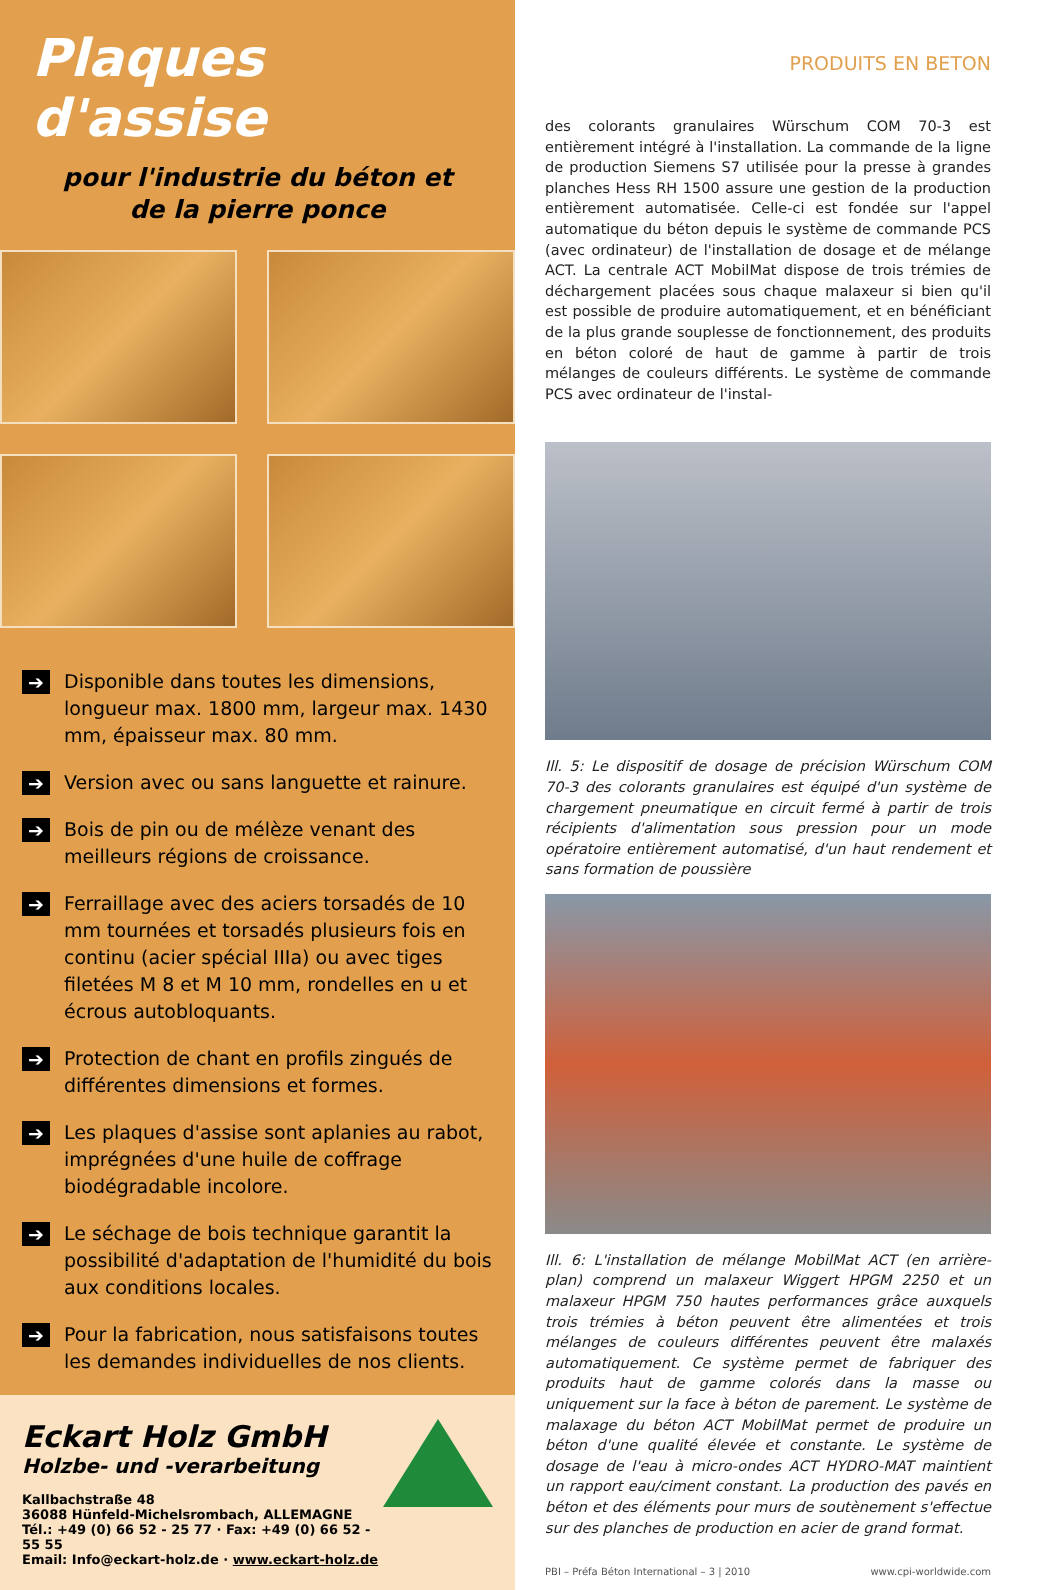Plaques d'assise
pour l'industrie du béton et
de la pierre ponce
➔ Disponible dans toutes les dimensions, longueur max. 1800 mm, largeur max. 1430 mm, épaisseur max. 80 mm.
➔ Version avec ou sans languette et rainure.
➔ Bois de pin ou de mélèze venant des meilleurs régions de croissance.
➔ Ferraillage avec des aciers torsadés de 10 mm tournées et torsadés plusieurs fois en continu (acier spécial IIIa) ou avec tiges filetées M 8 et M 10 mm, rondelles en u et écrous autobloquants.
➔ Protection de chant en profils zingués de différentes dimensions et formes.
➔ Les plaques d'assise sont aplanies au rabot, imprégnées d'une huile de coffrage biodégradable incolore.
➔ Le séchage de bois technique garantit la possibilité d'adaptation de l'humidité du bois aux conditions locales.
➔ Pour la fabrication, nous satisfaisons toutes les demandes individuelles de nos clients.
Eckart Holz GmbH
Holzbe- und -verarbeitung
Kallbachstraße 48
36088 Hünfeld-Michelsrombach, ALLEMAGNE
Tél.: +49 (0) 66 52 - 25 77 · Fax: +49 (0) 66 52 - 55 55
Email: Info@eckart-holz.de · www.eckart-holz.de
PRODUITS EN BETON
des colorants granulaires Würschum COM 70-3 est entièrement intégré à l'installation. La commande de la ligne de production Siemens S7 utilisée pour la presse à grandes planches Hess RH 1500 assure une gestion de la production entièrement automatisée. Celle-ci est fondée sur l'appel automatique du béton depuis le système de commande PCS (avec ordinateur) de l'installation de dosage et de mélange ACT. La centrale ACT MobilMat dispose de trois trémies de déchargement placées sous chaque malaxeur si bien qu'il est possible de produire automatiquement, et en bénéficiant de la plus grande souplesse de fonctionnement, des produits en béton coloré de haut de gamme à partir de trois mélanges de couleurs différents. Le système de commande PCS avec ordinateur de l'instal-
Ill. 5: Le dispositif de dosage de précision Würschum COM 70-3 des colorants granulaires est équipé d'un système de chargement pneumatique en circuit fermé à partir de trois récipients d'alimentation sous pression pour un mode opératoire entièrement automatisé, d'un haut rendement et sans formation de poussière
Ill. 6: L'installation de mélange MobilMat ACT (en arrière-plan) comprend un malaxeur Wiggert HPGM 2250 et un malaxeur HPGM 750 hautes performances grâce auxquels trois trémies à béton peuvent être alimentées et trois mélanges de couleurs différentes peuvent être malaxés automatiquement. Ce système permet de fabriquer des produits haut de gamme colorés dans la masse ou uniquement sur la face à béton de parement. Le système de malaxage du béton ACT MobilMat permet de produire un béton d'une qualité élevée et constante. Le système de dosage de l'eau à micro-ondes ACT HYDRO-MAT maintient un rapport eau/ciment constant. La production des pavés en béton et des éléments pour murs de soutènement s'effectue sur des planches de production en acier de grand format.
PBI – Préfa Béton International – 3 | 2010 www.cpi-worldwide.com